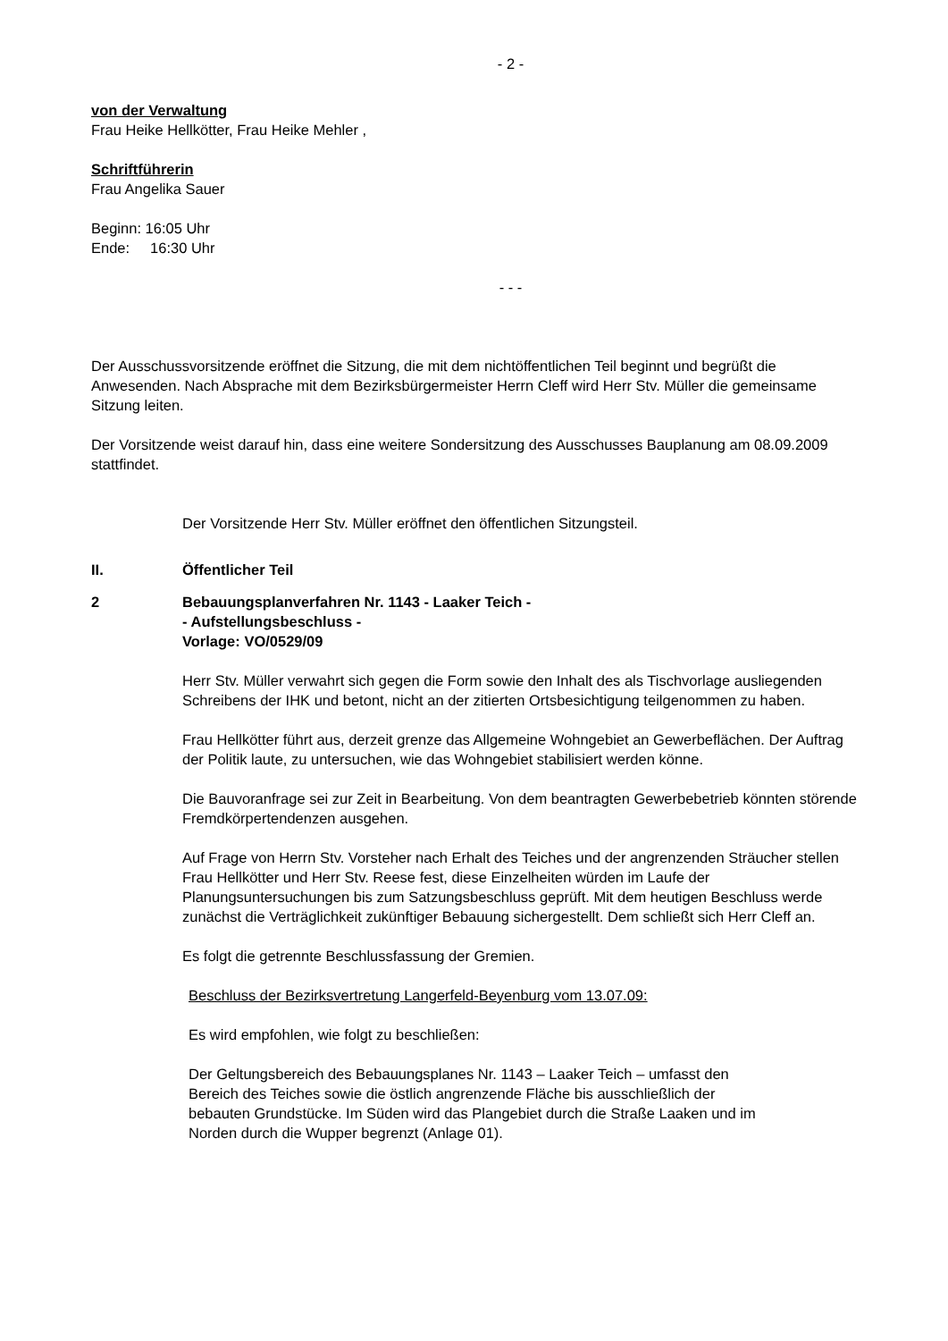- 2 -
von der Verwaltung
Frau Heike Hellkötter, Frau Heike Mehler ,
Schriftführerin
Frau Angelika Sauer
Beginn: 16:05 Uhr
Ende: 16:30 Uhr
- - -
Der Ausschussvorsitzende eröffnet die Sitzung, die mit dem nichtöffentlichen Teil beginnt und begrüßt die Anwesenden. Nach Absprache mit dem Bezirksbürgermeister Herrn Cleff wird Herr Stv. Müller die gemeinsame Sitzung leiten.
Der Vorsitzende weist darauf hin, dass eine weitere Sondersitzung des Ausschusses Bauplanung am 08.09.2009 stattfindet.
Der Vorsitzende Herr Stv. Müller eröffnet den öffentlichen Sitzungsteil.
II. Öffentlicher Teil
2 Bebauungsplanverfahren Nr. 1143 - Laaker Teich -
- Aufstellungsbeschluss -
Vorlage: VO/0529/09
Herr Stv. Müller verwahrt sich gegen die Form sowie den Inhalt des als Tischvorlage ausliegenden Schreibens der IHK und betont, nicht an der zitierten Ortsbesichtigung teilgenommen zu haben.
Frau Hellkötter führt aus, derzeit grenze das Allgemeine Wohngebiet an Gewerbeflächen. Der Auftrag der Politik laute, zu untersuchen, wie das Wohngebiet stabilisiert werden könne.
Die Bauvoranfrage sei zur Zeit in Bearbeitung. Von dem beantragten Gewerbebetrieb könnten störende Fremdkörpertendenzen ausgehen.
Auf Frage von Herrn Stv. Vorsteher nach Erhalt des Teiches und der angrenzenden Sträucher stellen Frau Hellkötter und Herr Stv. Reese fest, diese Einzelheiten würden im Laufe der Planungsuntersuchungen bis zum Satzungsbeschluss geprüft. Mit dem heutigen Beschluss werde zunächst die Verträglichkeit zukünftiger Bebauung sichergestellt. Dem schließt sich Herr Cleff an.
Es folgt die getrennte Beschlussfassung der Gremien.
Beschluss der Bezirksvertretung Langerfeld-Beyenburg vom 13.07.09:
Es wird empfohlen, wie folgt zu beschließen:
Der Geltungsbereich des Bebauungsplanes Nr. 1143 – Laaker Teich – umfasst den Bereich des Teiches sowie die östlich angrenzende Fläche bis ausschließlich der bebauten Grundstücke. Im Süden wird das Plangebiet durch die Straße Laaken und im Norden durch die Wupper begrenzt (Anlage 01).